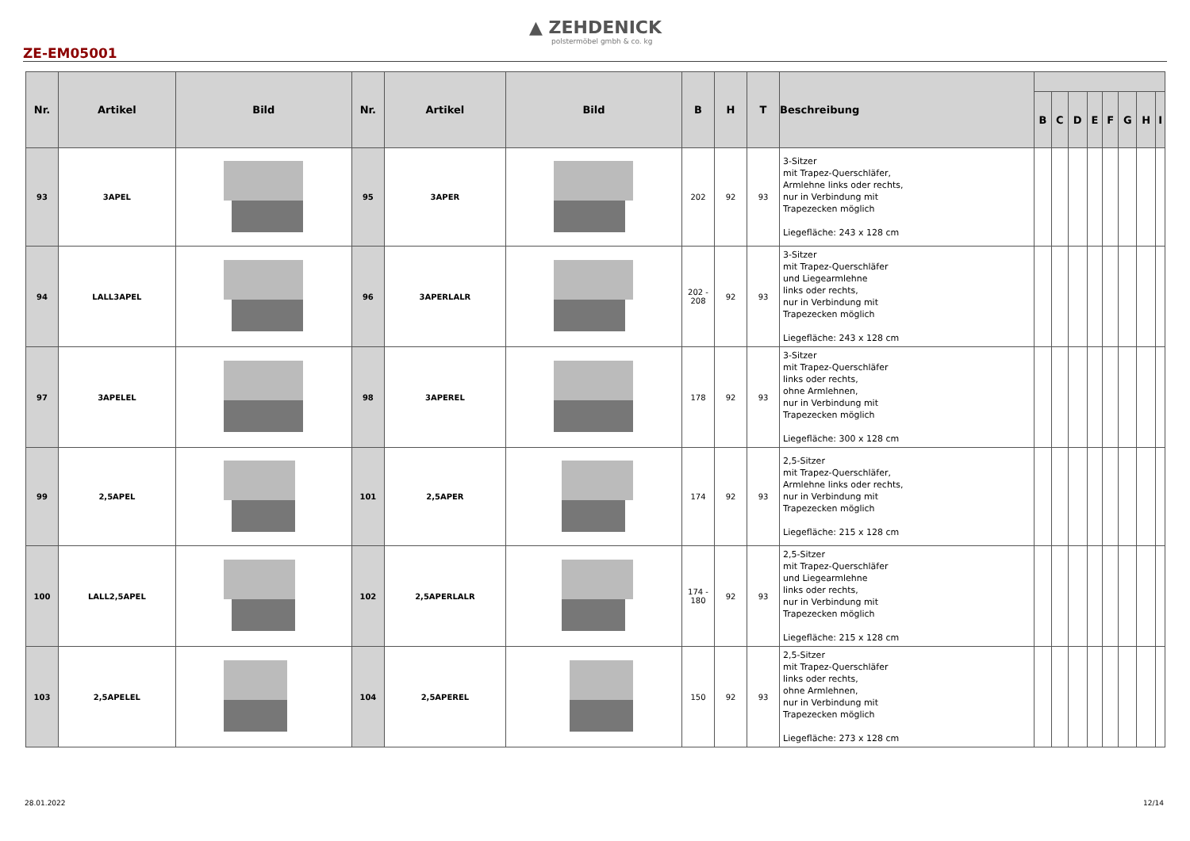ZE-EM05001
▲ ZEHDENICK
polstermöbel gmbh & co. kg
| Nr. | Artikel | Bild | Nr. | Artikel | Bild | B | H | T | Beschreibung | | | | | | | | |
| --- | --- | --- | --- | --- | --- | --- | --- | --- | --- | --- | --- | --- | --- | --- | --- | --- | --- |
| | | | | | | | | | | B | C | D | E | F | G | H | I |
| 93 | 3APEL | | 95 | 3APER | | 202 | 92 | 93 | 3-Sitzer mit Trapez-Querschläfer, Armlehne links oder rechts, nur in Verbindung mit Trapezecken möglich Liegefläche: 243 x 128 cm | | | | | | | | |
| 94 | LALL3APEL | | 96 | 3APERLALR | | 202 - 208 | 92 | 93 | 3-Sitzer mit Trapez-Querschläfer und Liegearmlehne links oder rechts, nur in Verbindung mit Trapezecken möglich Liegefläche: 243 x 128 cm | | | | | | | | |
| 97 | 3APELEL | | 98 | 3APEREL | | 178 | 92 | 93 | 3-Sitzer mit Trapez-Querschläfer links oder rechts, ohne Armlehnen, nur in Verbindung mit Trapezecken möglich Liegefläche: 300 x 128 cm | | | | | | | | |
| 99 | 2,5APEL | | 101 | 2,5APER | | 174 | 92 | 93 | 2,5-Sitzer mit Trapez-Querschläfer, Armlehne links oder rechts, nur in Verbindung mit Trapezecken möglich Liegefläche: 215 x 128 cm | | | | | | | | |
| 100 | LALL2,5APEL | | 102 | 2,5APERLALR | | 174 - 180 | 92 | 93 | 2,5-Sitzer mit Trapez-Querschläfer und Liegearmlehne links oder rechts, nur in Verbindung mit Trapezecken möglich Liegefläche: 215 x 128 cm | | | | | | | | |
| 103 | 2,5APELEL | | 104 | 2,5APEREL | | 150 | 92 | 93 | 2,5-Sitzer mit Trapez-Querschläfer links oder rechts, ohne Armlehnen, nur in Verbindung mit Trapezecken möglich Liegefläche: 273 x 128 cm | | | | | | | | |
28.01.2022 12/14